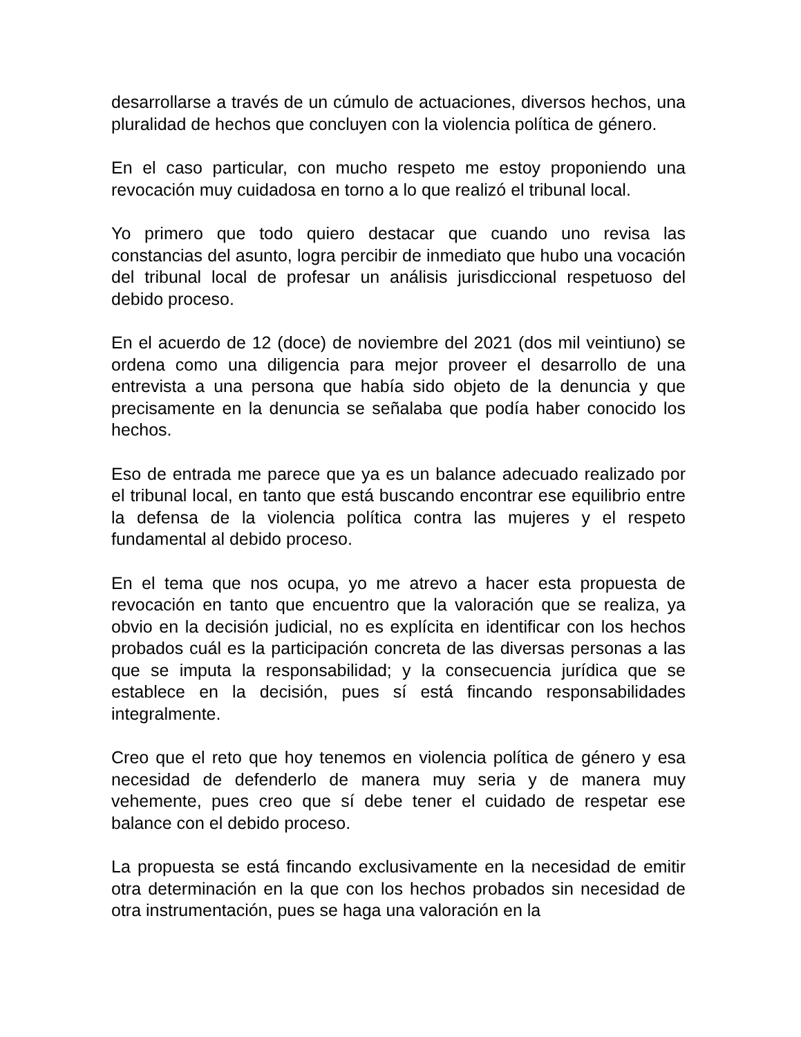desarrollarse a través de un cúmulo de actuaciones, diversos hechos, una pluralidad de hechos que concluyen con la violencia política de género.
En el caso particular, con mucho respeto me estoy proponiendo una revocación muy cuidadosa en torno a lo que realizó el tribunal local.
Yo primero que todo quiero destacar que cuando uno revisa las constancias del asunto, logra percibir de inmediato que hubo una vocación del tribunal local de profesar un análisis jurisdiccional respetuoso del debido proceso.
En el acuerdo de 12 (doce) de noviembre del 2021 (dos mil veintiuno) se ordena como una diligencia para mejor proveer el desarrollo de una entrevista a una persona que había sido objeto de la denuncia y que precisamente en la denuncia se señalaba que podía haber conocido los hechos.
Eso de entrada me parece que ya es un balance adecuado realizado por el tribunal local, en tanto que está buscando encontrar ese equilibrio entre la defensa de la violencia política contra las mujeres y el respeto fundamental al debido proceso.
En el tema que nos ocupa, yo me atrevo a hacer esta propuesta de revocación en tanto que encuentro que la valoración que se realiza, ya obvio en la decisión judicial, no es explícita en identificar con los hechos probados cuál es la participación concreta de las diversas personas a las que se imputa la responsabilidad; y la consecuencia jurídica que se establece en la decisión, pues sí está fincando responsabilidades integralmente.
Creo que el reto que hoy tenemos en violencia política de género y esa necesidad de defenderlo de manera muy seria y de manera muy vehemente, pues creo que sí debe tener el cuidado de respetar ese balance con el debido proceso.
La propuesta se está fincando exclusivamente en la necesidad de emitir otra determinación en la que con los hechos probados sin necesidad de otra instrumentación, pues se haga una valoración en la